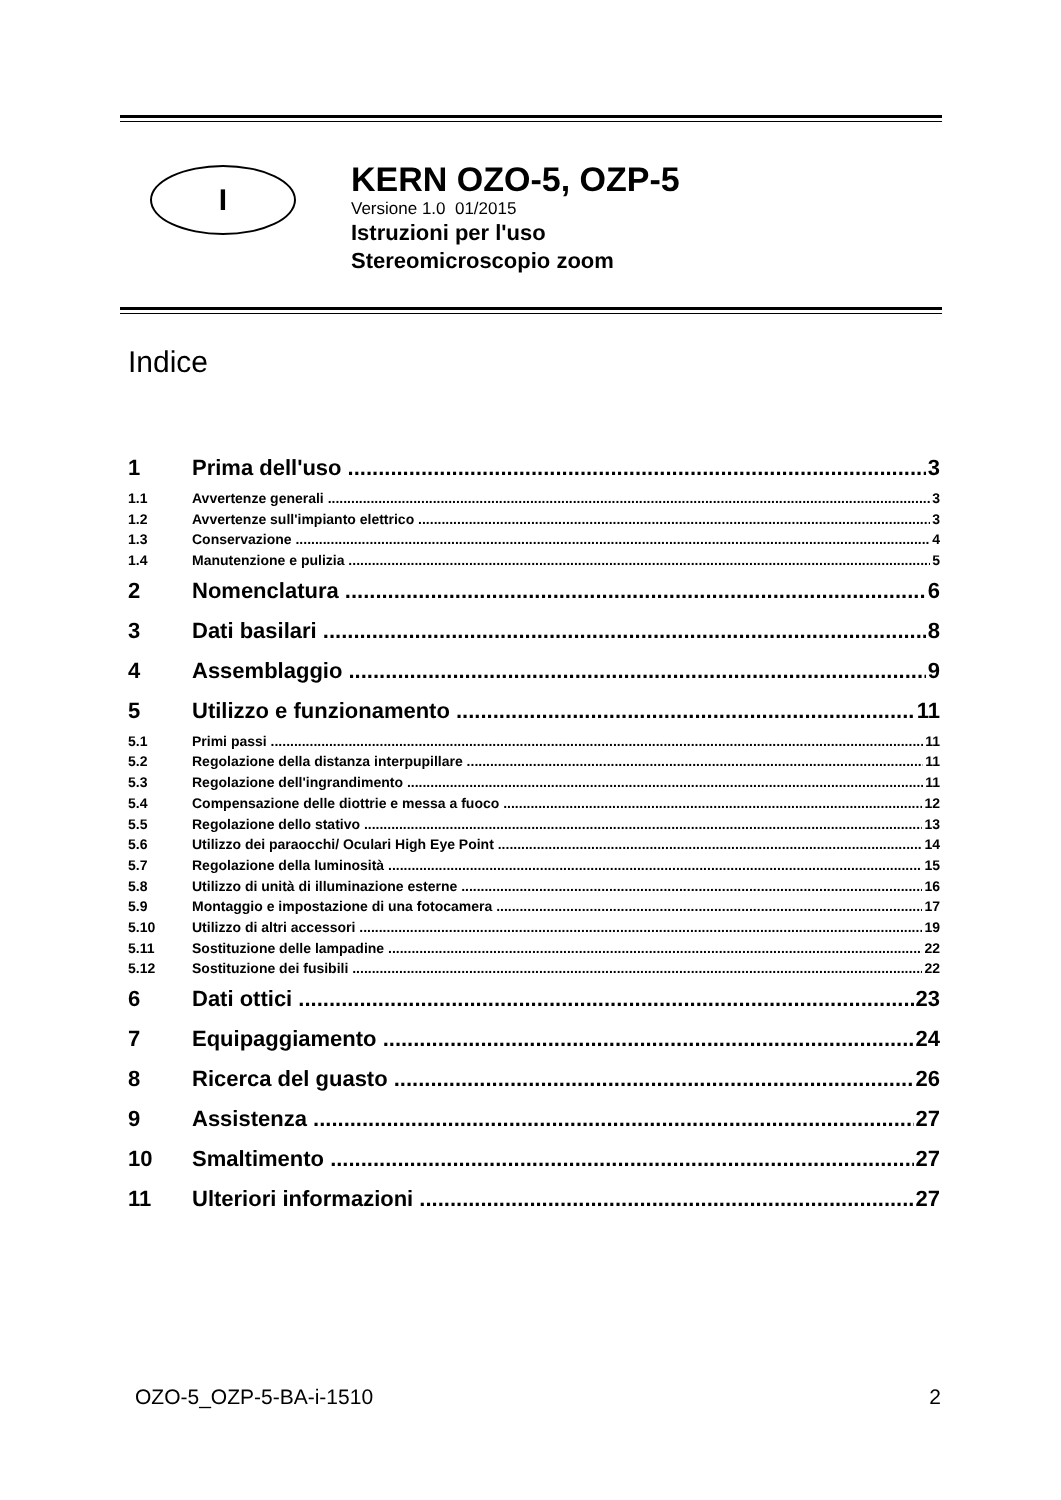I
KERN OZO-5, OZP-5
Versione 1.0 01/2015
Istruzioni per l'uso
Stereomicroscopio zoom
Indice
1 Prima dell'uso 3
1.1 Avvertenze generali 3
1.2 Avvertenze sull'impianto elettrico 3
1.3 Conservazione 4
1.4 Manutenzione e pulizia 5
2 Nomenclatura 6
3 Dati basilari 8
4 Assemblaggio 9
5 Utilizzo e funzionamento 11
5.1 Primi passi 11
5.2 Regolazione della distanza interpupillare 11
5.3 Regolazione dell'ingrandimento 11
5.4 Compensazione delle diottrie e messa a fuoco 12
5.5 Regolazione dello stativo 13
5.6 Utilizzo dei paraocchi/ Oculari High Eye Point 14
5.7 Regolazione della luminosità 15
5.8 Utilizzo di unità di illuminazione esterne 16
5.9 Montaggio e impostazione di una fotocamera 17
5.10 Utilizzo di altri accessori 19
5.11 Sostituzione delle lampadine 22
5.12 Sostituzione dei fusibili 22
6 Dati ottici 23
7 Equipaggiamento 24
8 Ricerca del guasto 26
9 Assistenza 27
10 Smaltimento 27
11 Ulteriori informazioni 27
OZO-5_OZP-5-BA-i-1510 2